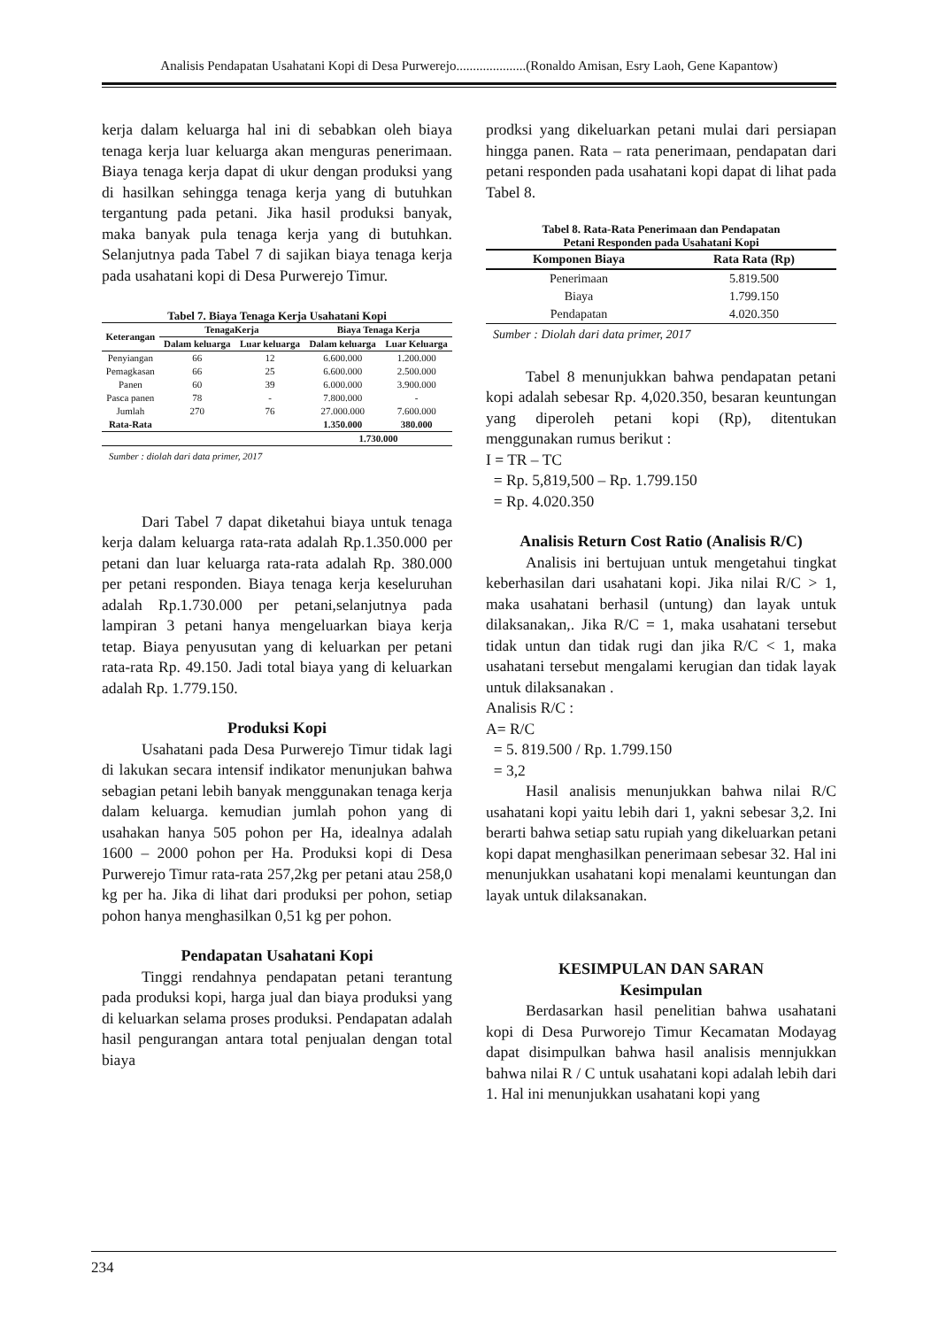Analisis Pendapatan Usahatani Kopi di Desa Purwerejo.....................(Ronaldo Amisan, Esry Laoh, Gene Kapantow)
kerja dalam keluarga hal ini di sebabkan oleh biaya tenaga kerja luar keluarga akan menguras penerimaan. Biaya tenaga kerja dapat di ukur dengan produksi yang di hasilkan sehingga tenaga kerja yang di butuhkan tergantung pada petani. Jika hasil produksi banyak, maka banyak pula tenaga kerja yang di butuhkan. Selanjutnya pada Tabel 7 di sajikan biaya tenaga kerja pada usahatani kopi di Desa Purwerejo Timur.
Tabel 7. Biaya Tenaga Kerja Usahatani Kopi
| Keterangan | TenagaKerja | | Biaya Tenaga Kerja | |
| --- | --- | --- | --- | --- |
| | Dalam keluarga | Luar keluarga | Dalam keluarga | Luar Keluarga |
| Penyiangan | 66 | 12 | 6.600.000 | 1.200.000 |
| Pemagkasan | 66 | 25 | 6.600.000 | 2.500.000 |
| Panen | 60 | 39 | 6.000.000 | 3.900.000 |
| Pasca panen | 78 | - | 7.800.000 | - |
| Jumlah | 270 | 76 | 27.000.000 | 7.600.000 |
| Rata-Rata | | | 1.350.000 | 380.000 |
| | | | 1.730.000 | |
Sumber : diolah dari data primer, 2017
Dari Tabel 7 dapat diketahui biaya untuk tenaga kerja dalam keluarga rata-rata adalah Rp.1.350.000 per petani dan luar keluarga rata-rata adalah Rp. 380.000 per petani responden. Biaya tenaga kerja keseluruhan adalah Rp.1.730.000 per petani,selanjutnya pada lampiran 3 petani hanya mengeluarkan biaya kerja tetap. Biaya penyusutan yang di keluarkan per petani rata-rata Rp. 49.150. Jadi total biaya yang di keluarkan adalah Rp. 1.779.150.
Produksi Kopi
Usahatani pada Desa Purwerejo Timur tidak lagi di lakukan secara intensif indikator menunjukan bahwa sebagian petani lebih banyak menggunakan tenaga kerja dalam keluarga. kemudian jumlah pohon yang di usahakan hanya 505 pohon per Ha, idealnya adalah 1600 – 2000 pohon per Ha. Produksi kopi di Desa Purwerejo Timur rata-rata 257,2kg per petani atau 258,0 kg per ha. Jika di lihat dari produksi per pohon, setiap pohon hanya menghasilkan 0,51 kg per pohon.
Pendapatan Usahatani Kopi
Tinggi rendahnya pendapatan petani terantung pada produksi kopi, harga jual dan biaya produksi yang di keluarkan selama proses produksi. Pendapatan adalah hasil pengurangan antara total penjualan dengan total biaya
prodksi yang dikeluarkan petani mulai dari persiapan hingga panen. Rata – rata penerimaan, pendapatan dari petani responden pada usahatani kopi dapat di lihat pada Tabel 8.
Tabel 8. Rata-Rata Penerimaan dan Pendapatan
Petani Responden pada Usahatani Kopi
| Komponen Biaya | Rata Rata (Rp) |
| --- | --- |
| Penerimaan | 5.819.500 |
| Biaya | 1.799.150 |
| Pendapatan | 4.020.350 |
Sumber : Diolah dari data primer, 2017
Tabel 8 menunjukkan bahwa pendapatan petani kopi adalah sebesar Rp. 4,020.350, besaran keuntungan yang diperoleh petani kopi (Rp), ditentukan menggunakan rumus berikut :
I = TR – TC
= Rp. 5,819,500 – Rp. 1.799.150
= Rp. 4.020.350
Analisis Return Cost Ratio (Analisis R/C)
Analisis ini bertujuan untuk mengetahui tingkat keberhasilan dari usahatani kopi. Jika nilai R/C > 1, maka usahatani berhasil (untung) dan layak untuk dilaksanakan,. Jika R/C = 1, maka usahatani tersebut tidak untun dan tidak rugi dan jika R/C < 1, maka usahatani tersebut mengalami kerugian dan tidak layak untuk dilaksanakan .
Analisis R/C :
A= R/C
= 5. 819.500 / Rp. 1.799.150
= 3,2
Hasil analisis menunjukkan bahwa nilai R/C usahatani kopi yaitu lebih dari 1, yakni sebesar 3,2. Ini berarti bahwa setiap satu rupiah yang dikeluarkan petani kopi dapat menghasilkan penerimaan sebesar 32. Hal ini menunjukkan usahatani kopi menalami keuntungan dan layak untuk dilaksanakan.
KESIMPULAN DAN SARAN
Kesimpulan
Berdasarkan hasil penelitian bahwa usahatani kopi di Desa Purworejo Timur Kecamatan Modayag dapat disimpulkan bahwa hasil analisis mennjukkan bahwa nilai R / C untuk usahatani kopi adalah lebih dari 1. Hal ini menunjukkan usahatani kopi yang
234